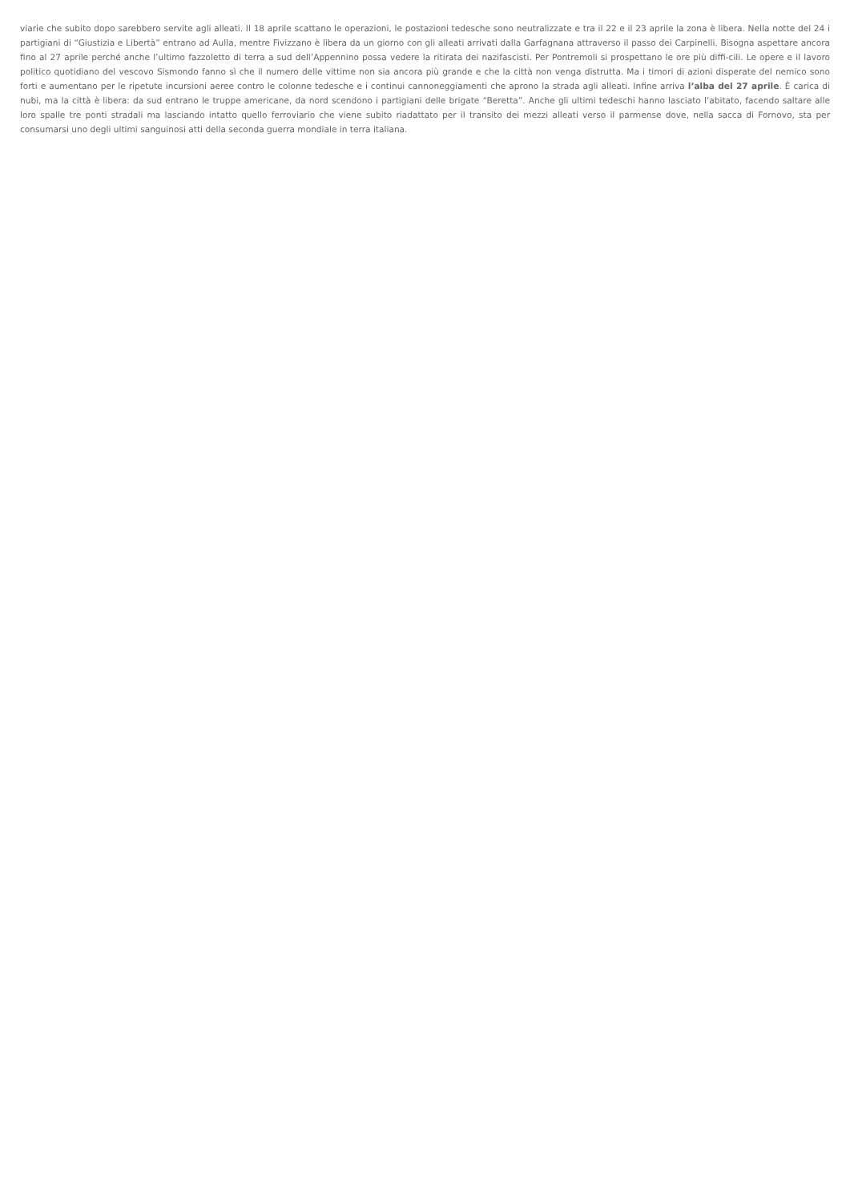viarie che subito dopo sarebbero servite agli alleati. Il 18 aprile scattano le operazioni, le postazioni tedesche sono neutralizzate e tra il 22 e il 23 aprile la zona è libera. Nella notte del 24 i partigiani di “Giustizia e Libertà” entrano ad Aulla, mentre Fivizzano è libera da un giorno con gli alleati arrivati dalla Garfagnana attraverso il passo dei Carpinelli. Bisogna aspettare ancora fino al 27 aprile perché anche l’ultimo fazzoletto di terra a sud dell’Appennino possa vedere la ritirata dei nazifascisti. Per Pontremoli si prospettano le ore più diffi-cili. Le opere e il lavoro politico quotidiano del vescovo Sismondo fanno sì che il numero delle vittime non sia ancora più grande e che la città non venga distrutta. Ma i timori di azioni disperate del nemico sono forti e aumentano per le ripetute incursioni aeree contro le colonne tedesche e i continui cannoneggiamenti che aprono la strada agli alleati. Infine arriva l’alba del 27 aprile. È carica di nubi, ma la città è libera: da sud entrano le truppe americane, da nord scendono i partigiani delle brigate “Beretta”. Anche gli ultimi tedeschi hanno lasciato l’abitato, facendo saltare alle loro spalle tre ponti stradali ma lasciando intatto quello ferroviario che viene subito riadattato per il transito dei mezzi alleati verso il parmense dove, nella sacca di Fornovo, sta per consumarsi uno degli ultimi sanguinosi atti della seconda guerra mondiale in terra italiana.